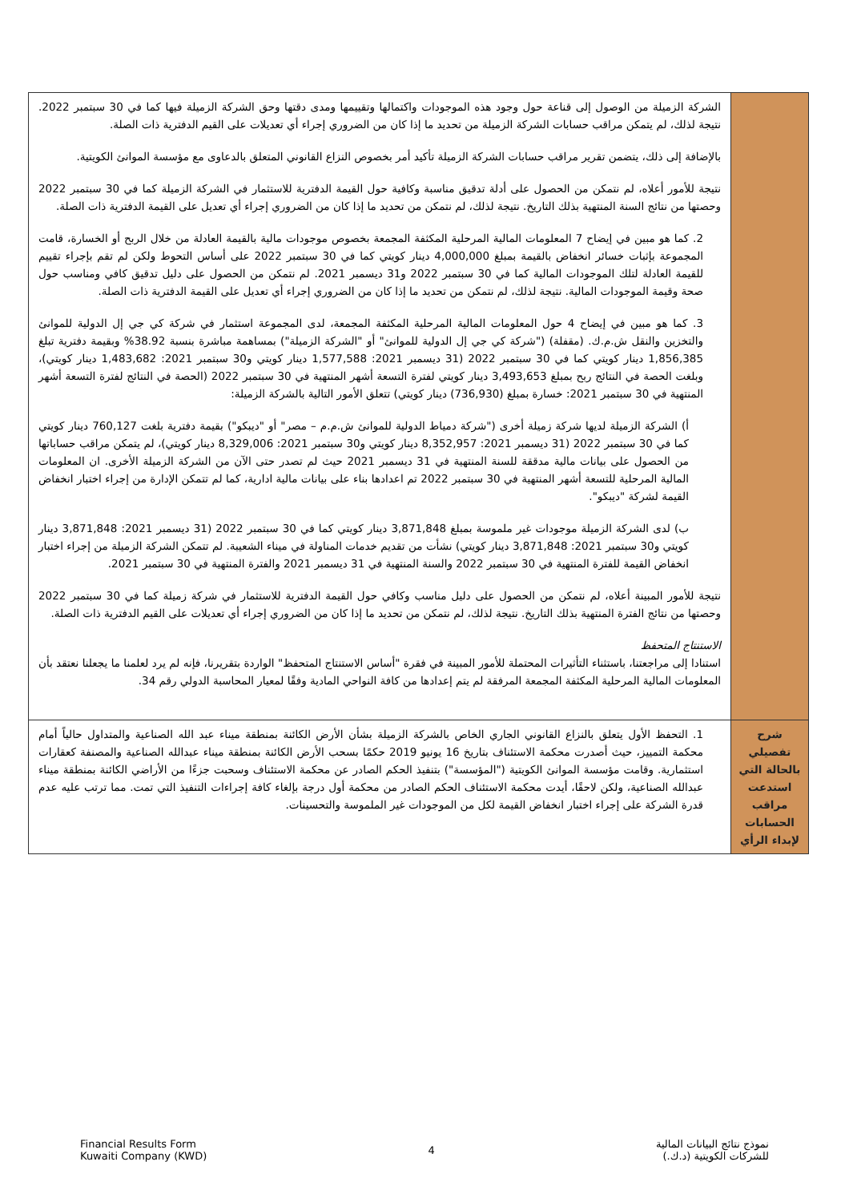| | الشركة الزميلة من الوصول إلى قناعة حول وجود هذه الموجودات واكتمالها وتقييمها ومدى دقتها وحق الشركة الزميلة فيها كما في 30 سبتمبر 2022. نتيجة لذلك، لم يتمكن مراقب حسابات الشركة الزميلة من تحديد ما إذا كان من الضروري إجراء أي تعديلات على القيم الدفترية ذات الصلة. بالإضافة إلى ذلك، يتضمن تقرير مراقب حسابات الشركة الزميلة تأكيد أمر بخصوص النزاع القانوني المتعلق بالدعاوى مع مؤسسة الموانئ الكويتية. نتيجة للأمور أعلاه، لم نتمكن من الحصول على أدلة تدقيق مناسبة وكافية حول القيمة الدفترية للاستثمار في الشركة الزميلة كما في 30 سبتمبر 2022 وحصتها من نتائج السنة المنتهية بذلك التاريخ. نتيجة لذلك، لم نتمكن من تحديد ما إذا كان من الضروري إجراء أي تعديل على القيمة الدفترية ذات الصلة. 2. كما هو مبين في إيضاح 7 المعلومات المالية المرحلية المكثفة المجمعة بخصوص موجودات مالية بالقيمة العادلة من خلال الربح أو الخسارة، قامت المجموعة بإثبات خسائر انخفاض بالقيمة بمبلغ 4,000,000 دينار كويتي كما في 30 سبتمبر 2022 على أساس التحوط ولكن لم تقم بإجراء تقييم للقيمة العادلة لتلك الموجودات المالية كما في 30 سبتمبر 2022 و31 ديسمبر 2021. لم نتمكن من الحصول على دليل تدقيق كافي ومناسب حول صحة وقيمة الموجودات المالية. نتيجة لذلك، لم نتمكن من تحديد ما إذا كان من الضروري إجراء أي تعديل على القيمة الدفترية ذات الصلة. 3. كما هو مبين في إيضاح 4 حول المعلومات المالية المرحلية المكثفة المجمعة، لدى المجموعة استثمار في شركة كي جي إل الدولية للموانئ والتخزين والنقل ش.م.ك. (مقفلة) ("شركة كي جي إل الدولية للموانئ" أو "الشركة الزميلة") بمساهمة مباشرة بنسبة 38.92% وبقيمة دفترية تبلغ 1,856,385 دينار كويتي كما في 30 سبتمبر 2022 (31 ديسمبر 2021: 1,577,588 دينار كويتي و30 سبتمبر 2021: 1,483,682 دينار كويتي)، وبلغت الحصة في النتائج ربح بمبلغ 3,493,653 دينار كويتي لفترة التسعة أشهر المنتهية في 30 سبتمبر 2022 (الحصة في النتائج لفترة التسعة أشهر المنتهية في 30 سبتمبر 2021: خسارة بمبلغ (736,930) دينار كويتي) تتعلق الأمور التالية بالشركة الزميلة: أ) الشركة الزميلة لديها شركة زميلة أخرى ("شركة دمياط الدولية للموانئ ش.م.م – مصر" أو "ديبكو") بقيمة دفترية بلغت 760,127 دينار كويتي كما في 30 سبتمبر 2022 (31 ديسمبر 2021: 8,352,957 دينار كويتي و30 سبتمبر 2021: 8,329,006 دينار كويتي)، لم يتمكن مراقب حساباتها من الحصول على بيانات مالية مدققة للسنة المنتهية في 31 ديسمبر 2021 حيث لم تصدر حتى الآن من الشركة الزميلة الأخرى. ان المعلومات المالية المرحلية للتسعة أشهر المنتهية في 30 سبتمبر 2022 تم اعدادها بناء على بيانات مالية ادارية، كما لم تتمكن الإدارة من إجراء اختبار انخفاض القيمة لشركة "ديبكو". ب) لدى الشركة الزميلة موجودات غير ملموسة بمبلغ 3,871,848 دينار كويتي كما في 30 سبتمبر 2022 (31 ديسمبر 2021: 3,871,848 دينار كويتي و30 سبتمبر 2021: 3,871,848 دينار كويتي) نشأت من تقديم خدمات المناولة في ميناء الشعيبة. لم تتمكن الشركة الزميلة من إجراء اختبار انخفاض القيمة للفترة المنتهية في 30 سبتمبر 2022 والسنة المنتهية في 31 ديسمبر 2021 والفترة المنتهية في 30 سبتمبر 2021. نتيجة للأمور المبينة أعلاه، لم نتمكن من الحصول على دليل مناسب وكافي حول القيمة الدفترية للاستثمار في شركة زميلة كما في 30 سبتمبر 2022 وحصتها من نتائج الفترة المنتهية بذلك التاريخ. نتيجة لذلك، لم نتمكن من تحديد ما إذا كان من الضروري إجراء أي تعديلات على القيم الدفترية ذات الصلة. الاستنتاج المتحفظ استنادا إلى مراجعتنا، باستثناء التأثيرات المحتملة للأمور المبينة في فقرة "أساس الاستنتاج المتحفظ" الواردة بتقريرنا، فإنه لم يرد لعلمنا ما يجعلنا نعتقد بأن المعلومات المالية المرحلية المكثفة المجمعة المرفقة لم يتم إعدادها من كافة النواحي المادية وفقًا لمعيار المحاسبة الدولي رقم 34. |
| شرح تفصيلي بالحالة التي استدعت مراقب الحسابات لإبداء الرأي | 1. التحفظ الأول يتعلق بالنزاع القانوني الجاري الخاص بالشركة الزميلة بشأن الأرض الكائنة بمنطقة ميناء عبد الله الصناعية والمتداول حالياً أمام محكمة التمييز، حيث أصدرت محكمة الاستئناف بتاريخ 16 يونيو 2019 حكمًا بسحب الأرض الكائنة بمنطقة ميناء عبدالله الصناعية والمصنفة كعقارات استثمارية. وقامت مؤسسة الموانئ الكويتية ("المؤسسة") بتنفيذ الحكم الصادر عن محكمة الاستئناف وسحبت جزءًا من الأراضي الكائنة بمنطقة ميناء عبدالله الصناعية، ولكن لاحقًا، أيدت محكمة الاستئناف الحكم الصادر من محكمة أول درجة بإلغاء كافة إجراءات التنفيذ التي تمت. مما ترتب عليه عدم قدرة الشركة على إجراء اختبار انخفاض القيمة لكل من الموجودات غير الملموسة والتحسينات. |
Financial Results Form
Kuwaiti Company (KWD)
4
نموذج نتائج البيانات المالية
للشركات الكويتية (د.ك.)